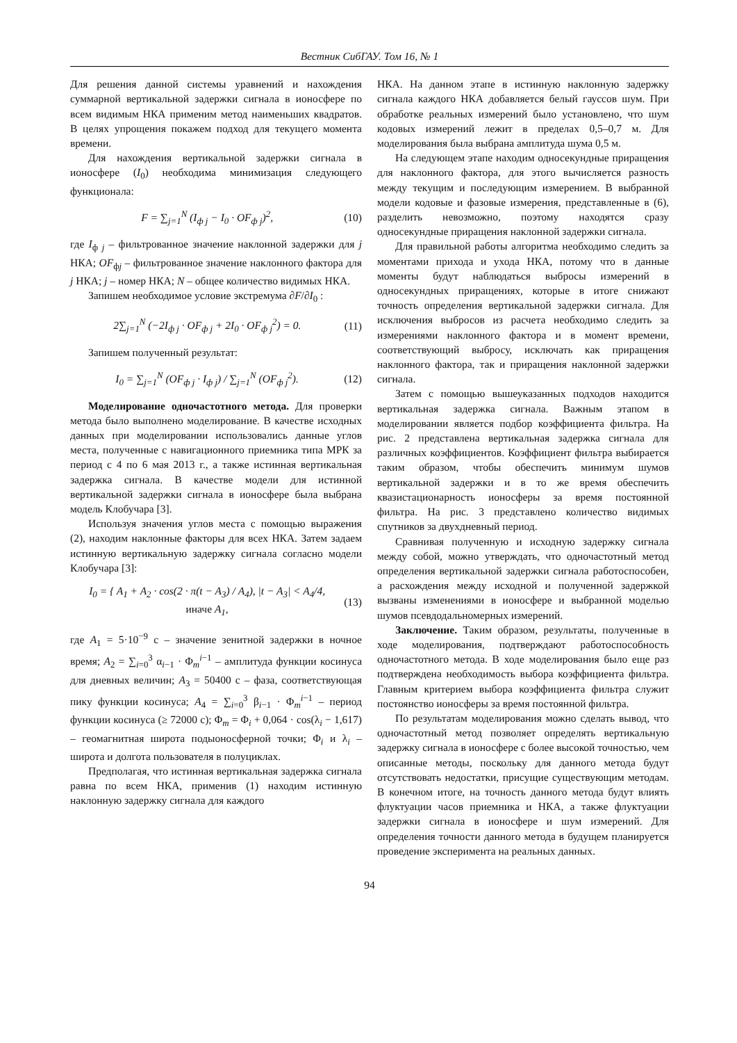Вестник СибГАУ. Том 16, № 1
Для решения данной системы уравнений и нахождения суммарной вертикальной задержки сигнала в ионосфере по всем видимым НКА применим метод наименьших квадратов. В целях упрощения покажем подход для текущего момента времени.
Для нахождения вертикальной задержки сигнала в ионосфере (I<sub>0</sub>) необходима минимизация следующего функционала:
F = ∑<sub>j=1</sub><sup>N</sup> (I<sub>ф j</sub> − I<sub>0</sub> · OF<sub>ф j</sub>)<sup>2</sup>, (10)
где I<sub>ф j</sub> – фильтрованное значение наклонной задержки для j НКА; OF<sub>фj</sub> – фильтрованное значение наклонного фактора для j НКА; j – номер НКА; N – общее количество видимых НКА.
Запишем необходимое условие экстремума ∂F/∂I<sub>0</sub> :
2∑<sub>j=1</sub><sup>N</sup> (−2I<sub>ф j</sub> · OF<sub>ф j</sub> + 2I<sub>0</sub> · OF<sub>ф j</sub><sup>2</sup>) = 0. (11)
Запишем полученный результат:
I<sub>0</sub> = ∑<sub>j=1</sub><sup>N</sup> (OF<sub>ф j</sub> · I<sub>ф j</sub>) / ∑<sub>j=1</sub><sup>N</sup> (OF<sub>ф j</sub><sup>2</sup>). (12)
Моделирование одночастотного метода. Для проверки метода было выполнено моделирование. В качестве исходных данных при моделировании использовались данные углов места, полученные с навигационного приемника типа МРК за период с 4 по 6 мая 2013 г., а также истинная вертикальная задержка сигнала. В качестве модели для истинной вертикальной задержки сигнала в ионосфере была выбрана модель Клобучара [3].
Используя значения углов места с помощью выражения (2), находим наклонные факторы для всех НКА. Затем задаем истинную вертикальную задержку сигнала согласно модели Клобучара [3]:
I<sub>0</sub> = { A<sub>1</sub> + A<sub>2</sub> · cos(2 · π(t − A<sub>3</sub>) / A<sub>4</sub>), |t − A<sub>3</sub>| < A<sub>4</sub>/4,
иначе A<sub>1</sub>, (13)
где A<sub>1</sub> = 5·10<sup>−9</sup> с – значение зенитной задержки в ночное время; A<sub>2</sub> = ∑<sub>i=0</sub><sup>3</sup> α<sub>i−1</sub> · Φ<sub>m</sub><sup>i−1</sup> – амплитуда функции косинуса для дневных величин; A<sub>3</sub> = 50400 с – фаза, соответствующая пику функции косинуса; A<sub>4</sub> = ∑<sub>i=0</sub><sup>3</sup> β<sub>i−1</sub> · Φ<sub>m</sub><sup>i−1</sup> – период функции косинуса (≥ 72000 с); Φ<sub>m</sub> = Φ<sub>i</sub> + 0,064 · cos(λ<sub>i</sub> − 1,617) – геомагнитная широта подыоносферной точки; Φ<sub>i</sub> и λ<sub>i</sub> – широта и долгота пользователя в полуциклах.
Предполагая, что истинная вертикальная задержка сигнала равна по всем НКА, применив (1) находим истинную наклонную задержку сигнала для каждого
НКА. На данном этапе в истинную наклонную задержку сигнала каждого НКА добавляется белый гауссов шум. При обработке реальных измерений было установлено, что шум кодовых измерений лежит в пределах 0,5–0,7 м. Для моделирования была выбрана амплитуда шума 0,5 м.
На следующем этапе находим односекундные приращения для наклонного фактора, для этого вычисляется разность между текущим и последующим измерением. В выбранной модели кодовые и фазовые измерения, представленные в (6), разделить невозможно, поэтому находятся сразу односекундные приращения наклонной задержки сигнала.
Для правильной работы алгоритма необходимо следить за моментами прихода и ухода НКА, потому что в данные моменты будут наблюдаться выбросы измерений в односекундных приращениях, которые в итоге снижают точность определения вертикальной задержки сигнала. Для исключения выбросов из расчета необходимо следить за измерениями наклонного фактора и в момент времени, соответствующий выбросу, исключать как приращения наклонного фактора, так и приращения наклонной задержки сигнала.
Затем с помощью вышеуказанных подходов находится вертикальная задержка сигнала. Важным этапом в моделировании является подбор коэффициента фильтра. На рис. 2 представлена вертикальная задержка сигнала для различных коэффициентов. Коэффициент фильтра выбирается таким образом, чтобы обеспечить минимум шумов вертикальной задержки и в то же время обеспечить квазистационарность ионосферы за время постоянной фильтра. На рис. 3 представлено количество видимых спутников за двухдневный период.
Сравнивая полученную и исходную задержку сигнала между собой, можно утверждать, что одночастотный метод определения вертикальной задержки сигнала работоспособен, а расхождения между исходной и полученной задержкой вызваны изменениями в ионосфере и выбранной моделью шумов псевдодальномерных измерений.
Заключение. Таким образом, результаты, полученные в ходе моделирования, подтверждают работоспособность одночастотного метода. В ходе моделирования было еще раз подтверждена необходимость выбора коэффициента фильтра. Главным критерием выбора коэффициента фильтра служит постоянство ионосферы за время постоянной фильтра.
По результатам моделирования можно сделать вывод, что одночастотный метод позволяет определять вертикальную задержку сигнала в ионосфере с более высокой точностью, чем описанные методы, поскольку для данного метода будут отсутствовать недостатки, присущие существующим методам. В конечном итоге, на точность данного метода будут влиять флуктуации часов приемника и НКА, а также флуктуации задержки сигнала в ионосфере и шум измерений. Для определения точности данного метода в будущем планируется проведение эксперимента на реальных данных.
94